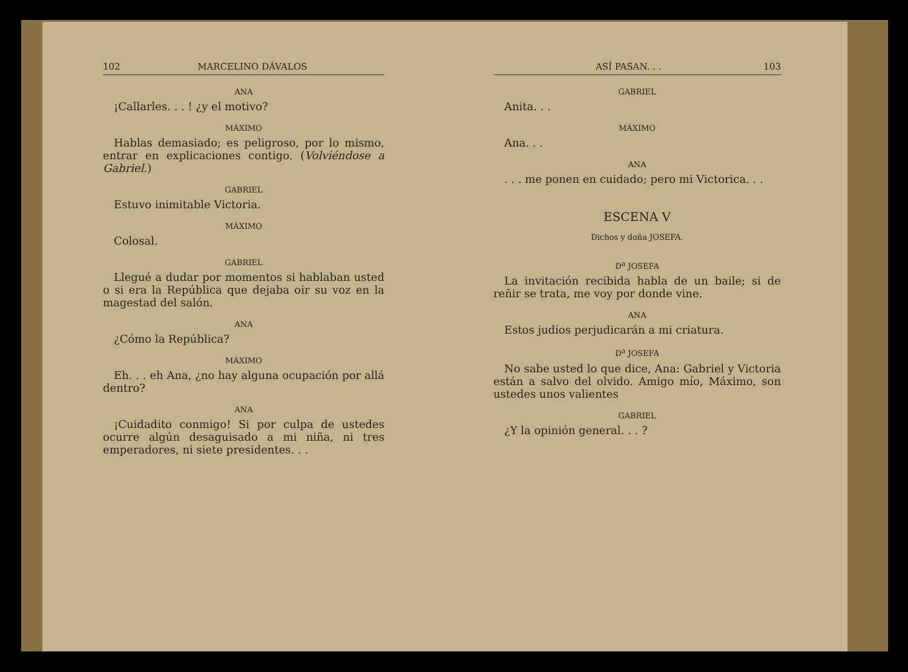102 MARCELINO DÁVALOS
ANA
¡Callarles. . . ! ¿y el motivo?
MÁXIMO
Hablas demasiado; es peligroso, por lo mismo, entrar en explicaciones contigo. (Volviéndose a Gabriel.)
GABRIEL
Estuvo inimitable Victoria.
MÁXIMO
Colosal.
GABRIEL
Llegué a dudar por momentos si hablaban usted o si era la República que dejaba oir su voz en la magestad del salón.
ANA
¿Cómo la República?
MÁXIMO
Eh. . . eh Ana, ¿no hay alguna ocupación por allá dentro?
ANA
¡Cuidadito conmigo! Si por culpa de ustedes ocurre algún desaguisado a mi niña, ni tres emperadores, ni siete presidentes. . .
ASÍ PASAN. . . 103
GABRIEL
Anita. . .
MÁXIMO
Ana. . .
ANA
. . . me ponen en cuidado; pero mi Victorica. . .
ESCENA V
Dichos y doña JOSEFA.
D<sup>a</sup> JOSEFA
La invitación recibida habla de un baile; si de reñir se trata, me voy por donde vine.
ANA
Estos judíos perjudicarán a mi criatura.
D<sup>a</sup> JOSEFA
No sabe usted lo que dice, Ana: Gabriel y Victoria están a salvo del olvido. Amigo mío, Máximo, son ustedes unos valientes
GABRIEL
¿Y la opinión general. . . ?